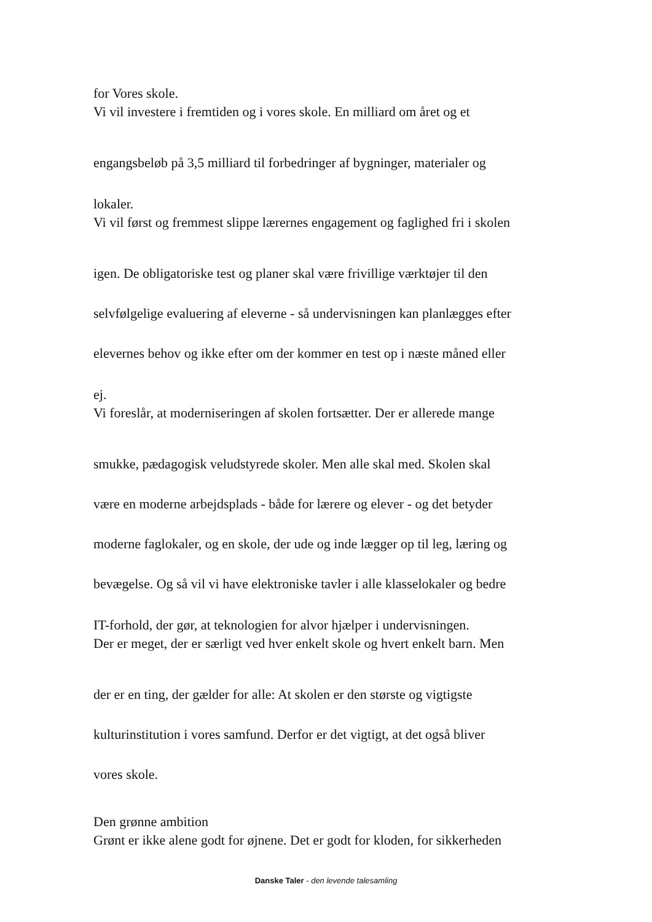for Vores skole.
Vi vil investere i fremtiden og i vores skole. En milliard om året og et
engangsbeløb på 3,5 milliard til forbedringer af bygninger, materialer og
lokaler.
Vi vil først og fremmest slippe lærernes engagement og faglighed fri i skolen
igen. De obligatoriske test og planer skal være frivillige værktøjer til den
selvfølgelige evaluering af eleverne - så undervisningen kan planlægges efter
elevernes behov og ikke efter om der kommer en test op i næste måned eller
ej.
Vi foreslår, at moderniseringen af skolen fortsætter. Der er allerede mange
smukke, pædagogisk veludstyrede skoler. Men alle skal med. Skolen skal
være en moderne arbejdsplads - både for lærere og elever - og det betyder
moderne faglokaler, og en skole, der ude og inde lægger op til leg, læring og
bevægelse. Og så vil vi have elektroniske tavler i alle klasselokaler og bedre
IT-forhold, der gør, at teknologien for alvor hjælper i undervisningen.
Der er meget, der er særligt ved hver enkelt skole og hvert enkelt barn. Men
der er en ting, der gælder for alle: At skolen er den største og vigtigste
kulturinstitution i vores samfund. Derfor er det vigtigt, at det også bliver
vores skole.
Den grønne ambition
Grønt er ikke alene godt for øjnene. Det er godt for kloden, for sikkerheden
Danske Taler - den levende talesamling